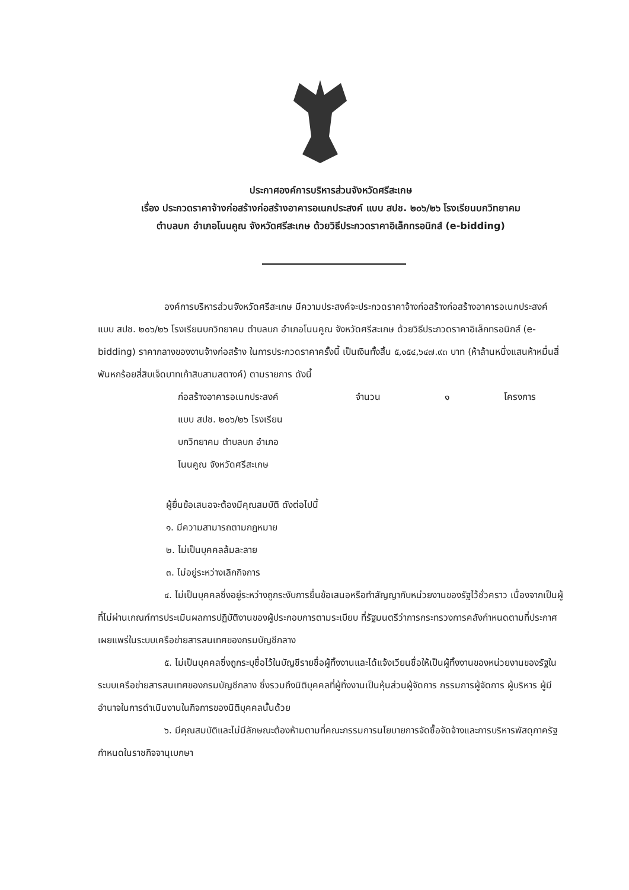ประกาศองค์การบริหารส่วนจังหวัดศรีสะเกษ
เรื่อง ประกวดราคาจ้างก่อสร้างก่อสร้างอาคารอเนกประสงค์ แบบ สปช. ๒๐๖/๒๖ โรงเรียนบกวิทยาคม
ตำบลบก อำเภอโนนคูณ จังหวัดศรีสะเกษ ด้วยวิธีประกวดราคาอิเล็กทรอนิกส์ (e-bidding)
องค์การบริหารส่วนจังหวัดศรีสะเกษ มีความประสงค์จะประกวดราคาจ้างก่อสร้างก่อสร้างอาคารอเนกประสงค์ แบบ สปช. ๒๐๖/๒๖ โรงเรียนบกวิทยาคม ตำบลบก อำเภอโนนคูณ จังหวัดศรีสะเกษ ด้วยวิธีประกวดราคาอิเล็กทรอนิกส์ (e-bidding) ราคากลางของงานจ้างก่อสร้าง ในการประกวดราคาครั้งนี้ เป็นเงินทั้งสิ้น ๕,๑๕๔,๖๔๗.๙๓ บาท (ห้าล้านหนึ่งแสนห้าหมื่นสี่พันหกร้อยสี่สิบเจ็ดบาทเก้าสิบสามสตางค์) ตามรายการ ดังนี้
ก่อสร้างอาคารอเนกประสงค์
แบบ สปช. ๒๐๖/๒๖ โรงเรียน
บกวิทยาคม ตำบลบก อำเภอ
โนนคูณ จังหวัดศรีสะเกษ
จำนวน
๑
โครงการ
ผู้ยื่นข้อเสนอจะต้องมีคุณสมบัติ ดังต่อไปนี้
๑. มีความสามารถตามกฎหมาย
๒. ไม่เป็นบุคคลล้มละลาย
๓. ไม่อยู่ระหว่างเลิกกิจการ
๔. ไม่เป็นบุคคลซึ่งอยู่ระหว่างถูกระงับการยื่นข้อเสนอหรือทำสัญญากับหน่วยงานของรัฐไว้ชั่วคราว เนื่องจากเป็นผู้ที่ไม่ผ่านเกณฑ์การประเมินผลการปฏิบัติงานของผู้ประกอบการตามระเบียบ ที่รัฐมนตรีว่าการกระทรวงการคลังกำหนดตามที่ประกาศเผยแพร่ในระบบเครือข่ายสารสนเทศของกรมบัญชีกลาง
๕. ไม่เป็นบุคคลซึ่งถูกระบุชื่อไว้ในบัญชีรายชื่อผู้ทิ้งงานและได้แจ้งเวียนชื่อให้เป็นผู้ทิ้งงานของหน่วยงานของรัฐในระบบเครือข่ายสารสนเทศของกรมบัญชีกลาง ซึ่งรวมถึงนิติบุคคลที่ผู้ทิ้งงานเป็นหุ้นส่วนผู้จัดการ กรรมการผู้จัดการ ผู้บริหาร ผู้มีอำนาจในการดำเนินงานในกิจการของนิติบุคคลนั้นด้วย
๖. มีคุณสมบัติและไม่มีลักษณะต้องห้ามตามที่คณะกรรมการนโยบายการจัดซื้อจัดจ้างและการบริหารพัสดุภาครัฐกำหนดในราชกิจจานุเบกษา